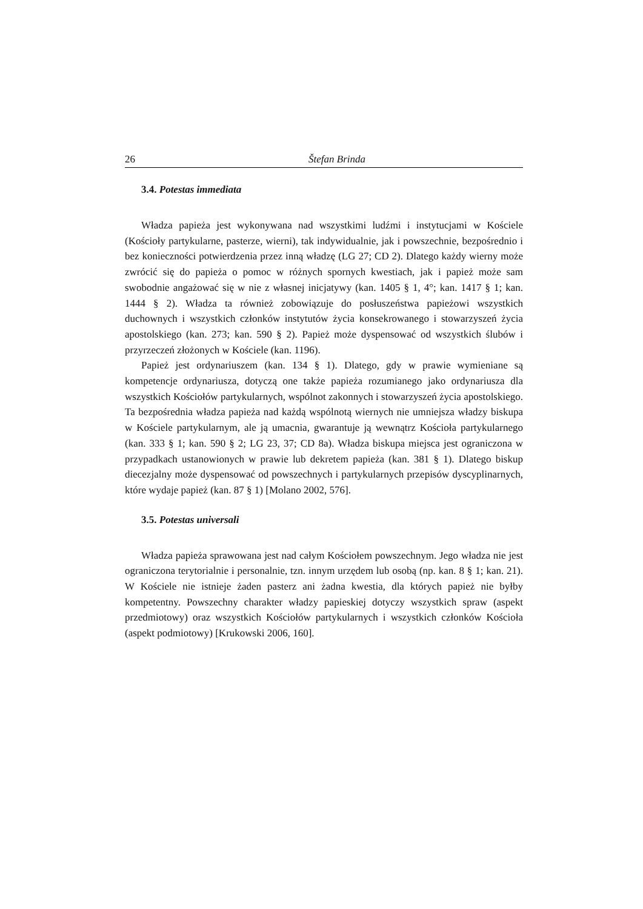26 Štefan Brinda
3.4. Potestas immediata
Władza papieża jest wykonywana nad wszystkimi ludźmi i instytucjami w Kościele (Kościoły partykularne, pasterze, wierni), tak indywidualnie, jak i powszechnie, bezpośrednio i bez konieczności potwierdzenia przez inną władzę (LG 27; CD 2). Dlatego każdy wierny może zwrócić się do papieża o pomoc w różnych spornych kwestiach, jak i papież może sam swobodnie angażować się w nie z własnej inicjatywy (kan. 1405 § 1, 4°; kan. 1417 § 1; kan. 1444 § 2). Władza ta również zobowiązuje do posłuszeństwa papieżowi wszystkich duchownych i wszystkich członków instytutów życia konsekrowanego i stowarzyszeń życia apostolskiego (kan. 273; kan. 590 § 2). Papież może dyspensować od wszystkich ślubów i przyrzeczeń złożonych w Kościele (kan. 1196).
Papież jest ordynariuszem (kan. 134 § 1). Dlatego, gdy w prawie wymieniane są kompetencje ordynariusza, dotyczą one także papieża rozumianego jako ordynariusza dla wszystkich Kościołów partykularnych, wspólnot zakonnych i stowarzyszeń życia apostolskiego. Ta bezpośrednia władza papieża nad każdą wspólnotą wiernych nie umniejsza władzy biskupa w Kościele partykularnym, ale ją umacnia, gwarantuje ją wewnątrz Kościoła partykularnego (kan. 333 § 1; kan. 590 § 2; LG 23, 37; CD 8a). Władza biskupa miejsca jest ograniczona w przypadkach ustanowionych w prawie lub dekretem papieża (kan. 381 § 1). Dlatego biskup diecezjalny może dyspensować od powszechnych i partykularnych przepisów dyscyplinarnych, które wydaje papież (kan. 87 § 1) [Molano 2002, 576].
3.5. Potestas universali
Władza papieża sprawowana jest nad całym Kościołem powszechnym. Jego władza nie jest ograniczona terytorialnie i personalnie, tzn. innym urzędem lub osobą (np. kan. 8 § 1; kan. 21). W Kościele nie istnieje żaden pasterz ani żadna kwestia, dla których papież nie byłby kompetentny. Powszechny charakter władzy papieskiej dotyczy wszystkich spraw (aspekt przedmiotowy) oraz wszystkich Kościołów partykularnych i wszystkich członków Kościoła (aspekt podmiotowy) [Krukowski 2006, 160].